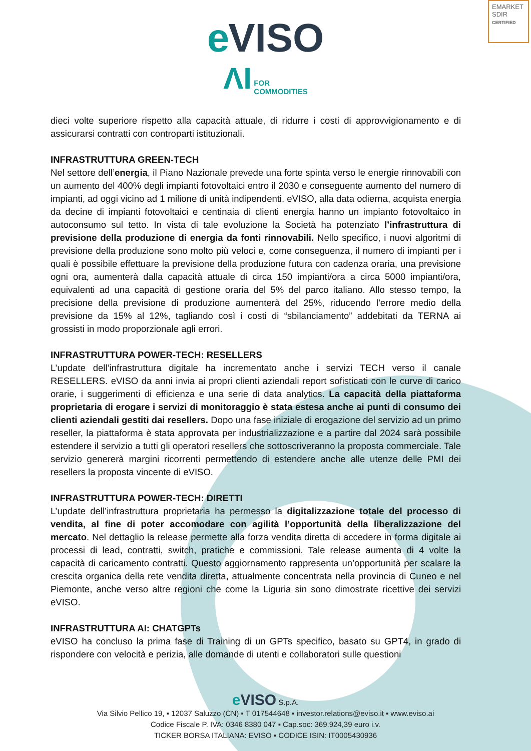EMARKET
SDIR
CERTIFIED
eVISO
ΛI FOR
COMMODITIES
dieci volte superiore rispetto alla capacità attuale, di ridurre i costi di approvvigionamento e di assicurarsi contratti con controparti istituzionali.
INFRASTRUTTURA GREEN-TECH
Nel settore dell’energia, il Piano Nazionale prevede una forte spinta verso le energie rinnovabili con un aumento del 400% degli impianti fotovoltaici entro il 2030 e conseguente aumento del numero di impianti, ad oggi vicino ad 1 milione di unità indipendenti. eVISO, alla data odierna, acquista energia da decine di impianti fotovoltaici e centinaia di clienti energia hanno un impianto fotovoltaico in autoconsumo sul tetto. In vista di tale evoluzione la Società ha potenziato l’infrastruttura di previsione della produzione di energia da fonti rinnovabili. Nello specifico, i nuovi algoritmi di previsione della produzione sono molto più veloci e, come conseguenza, il numero di impianti per i quali è possibile effettuare la previsione della produzione futura con cadenza oraria, una previsione ogni ora, aumenterà dalla capacità attuale di circa 150 impianti/ora a circa 5000 impianti/ora, equivalenti ad una capacità di gestione oraria del 5% del parco italiano. Allo stesso tempo, la precisione della previsione di produzione aumenterà del 25%, riducendo l'errore medio della previsione da 15% al 12%, tagliando così i costi di “sbilanciamento” addebitati da TERNA ai grossisti in modo proporzionale agli errori.
INFRASTRUTTURA POWER-TECH: RESELLERS
L’update dell’infrastruttura digitale ha incrementato anche i servizi TECH verso il canale RESELLERS. eVISO da anni invia ai propri clienti aziendali report sofisticati con le curve di carico orarie, i suggerimenti di efficienza e una serie di data analytics. La capacità della piattaforma proprietaria di erogare i servizi di monitoraggio è stata estesa anche ai punti di consumo dei clienti aziendali gestiti dai resellers. Dopo una fase iniziale di erogazione del servizio ad un primo reseller, la piattaforma è stata approvata per industrializzazione e a partire dal 2024 sarà possibile estendere il servizio a tutti gli operatori resellers che sottoscriveranno la proposta commerciale. Tale servizio genererà margini ricorrenti permettendo di estendere anche alle utenze delle PMI dei resellers la proposta vincente di eVISO.
INFRASTRUTTURA POWER-TECH: DIRETTI
L’update dell’infrastruttura proprietaria ha permesso la digitalizzazione totale del processo di vendita, al fine di poter accomodare con agilità l’opportunità della liberalizzazione del mercato. Nel dettaglio la release permette alla forza vendita diretta di accedere in forma digitale ai processi di lead, contratti, switch, pratiche e commissioni. Tale release aumenta di 4 volte la capacità di caricamento contratti. Questo aggiornamento rappresenta un’opportunità per scalare la crescita organica della rete vendita diretta, attualmente concentrata nella provincia di Cuneo e nel Piemonte, anche verso altre regioni che come la Liguria sin sono dimostrate ricettive dei servizi eVISO.
INFRASTRUTTURA AI: CHATGPTs
eVISO ha concluso la prima fase di Training di un GPTs specifico, basato su GPT4, in grado di rispondere con velocità e perizia, alle domande di utenti e collaboratori sulle questioni
e VISO S.p.A.
Via Silvio Pellico 19, ▪ 12037 Saluzzo (CN) ▪ T 017544648 ▪ investor.relations@eviso.it ▪ www.eviso.ai
Codice Fiscale P. IVA: 0346 8380 047 ▪ Cap.soc: 369.924,39 euro i.v.
TICKER BORSA ITALIANA: EVISO ▪ CODICE ISIN: IT0005430936